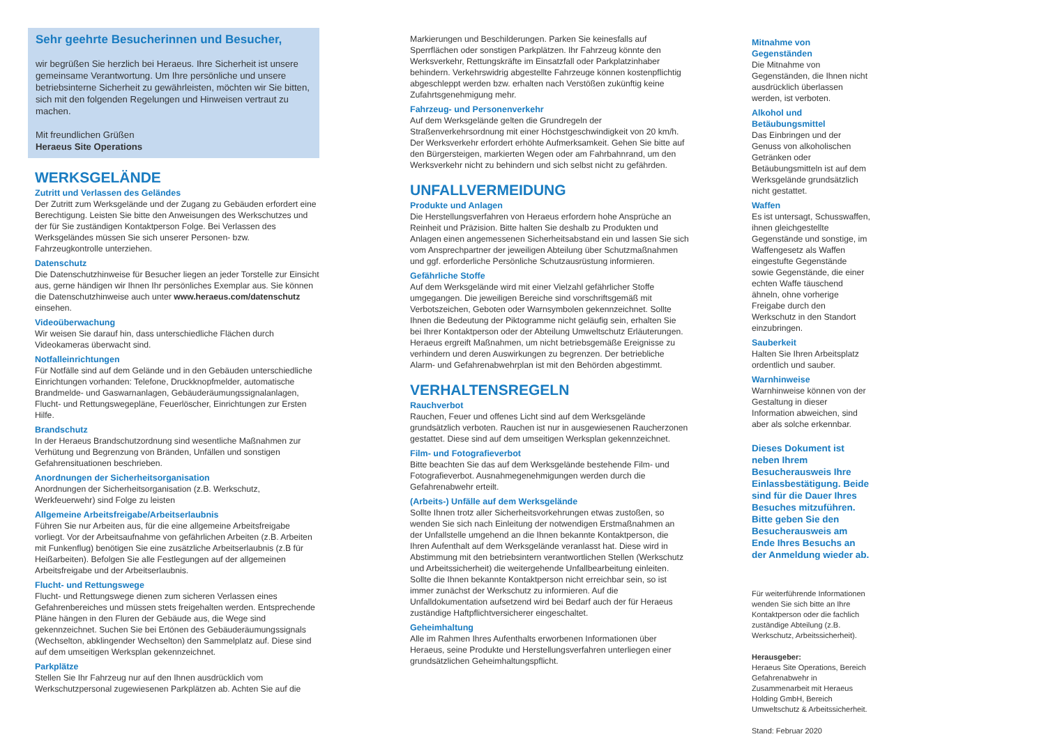Sehr geehrte Besucherinnen und Besucher,
wir begrüßen Sie herzlich bei Heraeus. Ihre Sicherheit ist unsere gemeinsame Verantwortung. Um Ihre persönliche und unsere betriebsinterne Sicherheit zu gewährleisten, möchten wir Sie bitten, sich mit den folgenden Regelungen und Hinweisen vertraut zu machen.
Mit freundlichen Grüßen
Heraeus Site Operations
WERKSGELÄNDE
Zutritt und Verlassen des Geländes
Der Zutritt zum Werksgelände und der Zugang zu Gebäuden erfordert eine Berechtigung. Leisten Sie bitte den Anweisungen des Werkschutzes und der für Sie zuständigen Kontaktperson Folge. Bei Verlassen des Werksgeländes müssen Sie sich unserer Personen- bzw. Fahrzeugkontrolle unterziehen.
Datenschutz
Die Datenschutzhinweise für Besucher liegen an jeder Torstelle zur Einsicht aus, gerne händigen wir Ihnen Ihr persönliches Exemplar aus. Sie können die Datenschutzhinweise auch unter www.heraeus.com/datenschutz einsehen.
Videoüberwachung
Wir weisen Sie darauf hin, dass unterschiedliche Flächen durch Videokameras überwacht sind.
Notfalleinrichtungen
Für Notfälle sind auf dem Gelände und in den Gebäuden unterschiedliche Einrichtungen vorhanden: Telefone, Druckknopfmelder, automatische Brandmelde- und Gaswarnanlagen, Gebäuderäumungssignalanlagen, Flucht- und Rettungswegepläne, Feuerlöscher, Einrichtungen zur Ersten Hilfe.
Brandschutz
In der Heraeus Brandschutzordnung sind wesentliche Maßnahmen zur Verhütung und Begrenzung von Bränden, Unfällen und sonstigen Gefahrensituationen beschrieben.
Anordnungen der Sicherheitsorganisation
Anordnungen der Sicherheitsorganisation (z.B. Werkschutz, Werkfeuerwehr) sind Folge zu leisten
Allgemeine Arbeitsfreigabe/Arbeitserlaubnis
Führen Sie nur Arbeiten aus, für die eine allgemeine Arbeitsfreigabe vorliegt. Vor der Arbeitsaufnahme von gefährlichen Arbeiten (z.B. Arbeiten mit Funkenflug) benötigen Sie eine zusätzliche Arbeitserlaubnis (z.B für Heißarbeiten). Befolgen Sie alle Festlegungen auf der allgemeinen Arbeitsfreigabe und der Arbeitserlaubnis.
Flucht- und Rettungswege
Flucht- und Rettungswege dienen zum sicheren Verlassen eines Gefahrenbereiches und müssen stets freigehalten werden. Entsprechende Pläne hängen in den Fluren der Gebäude aus, die Wege sind gekennzeichnet. Suchen Sie bei Ertönen des Gebäuderäumungssignals (Wechselton, abklingender Wechselton) den Sammelplatz auf. Diese sind auf dem umseitigen Werksplan gekennzeichnet.
Parkplätze
Stellen Sie Ihr Fahrzeug nur auf den Ihnen ausdrücklich vom Werkschutzpersonal zugewiesenen Parkplätzen ab. Achten Sie auf die
Markierungen und Beschilderungen. Parken Sie keinesfalls auf Sperrflächen oder sonstigen Parkplätzen. Ihr Fahrzeug könnte den Werksverkehr, Rettungskräfte im Einsatzfall oder Parkplatzinhaber behindern. Verkehrswidrig abgestellte Fahrzeuge können kostenpflichtig abgeschleppt werden bzw. erhalten nach Verstößen zukünftig keine Zufahrtsgenehmigung mehr.
Fahrzeug- und Personenverkehr
Auf dem Werksgelände gelten die Grundregeln der Straßenverkehrsordnung mit einer Höchstgeschwindigkeit von 20 km/h. Der Werksverkehr erfordert erhöhte Aufmerksamkeit. Gehen Sie bitte auf den Bürgersteigen, markierten Wegen oder am Fahrbahnrand, um den Werksverkehr nicht zu behindern und sich selbst nicht zu gefährden.
UNFALLVERMEIDUNG
Produkte und Anlagen
Die Herstellungsverfahren von Heraeus erfordern hohe Ansprüche an Reinheit und Präzision. Bitte halten Sie deshalb zu Produkten und Anlagen einen angemessenen Sicherheitsabstand ein und lassen Sie sich vom Ansprechpartner der jeweiligen Abteilung über Schutzmaßnahmen und ggf. erforderliche Persönliche Schutzausrüstung informieren.
Gefährliche Stoffe
Auf dem Werksgelände wird mit einer Vielzahl gefährlicher Stoffe umgegangen. Die jeweiligen Bereiche sind vorschriftsgemäß mit Verbotszeichen, Geboten oder Warnsymbolen gekennzeichnet. Sollte Ihnen die Bedeutung der Piktogramme nicht geläufig sein, erhalten Sie bei Ihrer Kontaktperson oder der Abteilung Umweltschutz Erläuterungen. Heraeus ergreift Maßnahmen, um nicht betriebsgemäße Ereignisse zu verhindern und deren Auswirkungen zu begrenzen. Der betriebliche Alarm- und Gefahrenabwehrplan ist mit den Behörden abgestimmt.
VERHALTENSREGELN
Rauchverbot
Rauchen, Feuer und offenes Licht sind auf dem Werksgelände grundsätzlich verboten. Rauchen ist nur in ausgewiesenen Raucherzonen gestattet. Diese sind auf dem umseitigen Werksplan gekennzeichnet.
Film- und Fotografieverbot
Bitte beachten Sie das auf dem Werksgelände bestehende Film- und Fotografieverbot. Ausnahmegenehmigungen werden durch die Gefahrenabwehr erteilt.
(Arbeits-) Unfälle auf dem Werksgelände
Sollte Ihnen trotz aller Sicherheitsvorkehrungen etwas zustoßen, so wenden Sie sich nach Einleitung der notwendigen Erstmaßnahmen an der Unfallstelle umgehend an die Ihnen bekannte Kontaktperson, die Ihren Aufenthalt auf dem Werksgelände veranlasst hat. Diese wird in Abstimmung mit den betriebsintern verantwortlichen Stellen (Werkschutz und Arbeitssicherheit) die weitergehende Unfallbearbeitung einleiten. Sollte die Ihnen bekannte Kontaktperson nicht erreichbar sein, so ist immer zunächst der Werkschutz zu informieren. Auf die Unfalldokumentation aufsetzend wird bei Bedarf auch der für Heraeus zuständige Haftpflichtversicherer eingeschaltet.
Geheimhaltung
Alle im Rahmen Ihres Aufenthalts erworbenen Informationen über Heraeus, seine Produkte und Herstellungsverfahren unterliegen einer grundsätzlichen Geheimhaltungspflicht.
Mitnahme von Gegenständen
Die Mitnahme von Gegenständen, die Ihnen nicht ausdrücklich überlassen werden, ist verboten.
Alkohol und Betäubungsmittel
Das Einbringen und der Genuss von alkoholischen Getränken oder Betäubungsmitteln ist auf dem Werksgelände grundsätzlich nicht gestattet.
Waffen
Es ist untersagt, Schusswaffen, ihnen gleichgestellte Gegenstände und sonstige, im Waffengesetz als Waffen eingestufte Gegenstände sowie Gegenstände, die einer echten Waffe täuschend ähneln, ohne vorherige Freigabe durch den Werkschutz in den Standort einzubringen.
Sauberkeit
Halten Sie Ihren Arbeitsplatz ordentlich und sauber.
Warnhinweise
Warnhinweise können von der Gestaltung in dieser Information abweichen, sind aber als solche erkennbar.
Dieses Dokument ist neben Ihrem Besucherausweis Ihre Einlassbestätigung. Beide sind für die Dauer Ihres Besuches mitzuführen. Bitte geben Sie den Besucherausweis am Ende Ihres Besuchs an der Anmeldung wieder ab.
Für weiterführende Informationen wenden Sie sich bitte an Ihre Kontaktperson oder die fachlich zuständige Abteilung (z.B. Werkschutz, Arbeitssicherheit).
Herausgeber:
Heraeus Site Operations, Bereich Gefahrenabwehr in Zusammenarbeit mit Heraeus Holding GmbH, Bereich Umweltschutz & Arbeitssicherheit.
Stand: Februar 2020